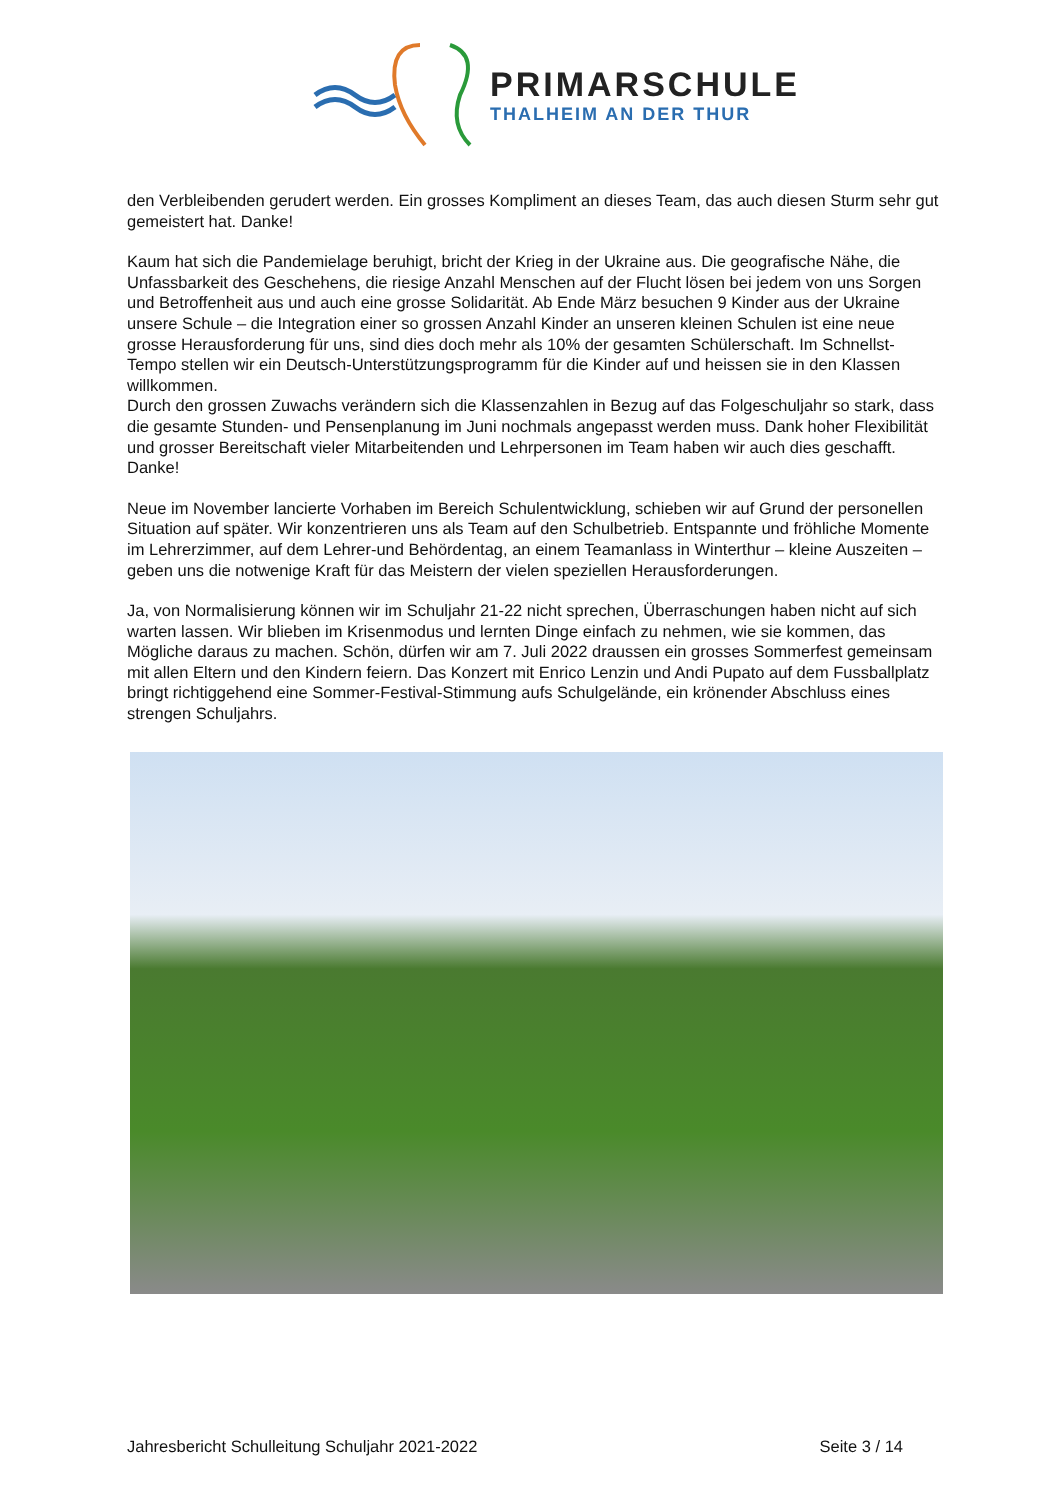PRIMARSCHULE
THALHEIM AN DER THUR
den Verbleibenden gerudert werden. Ein grosses Kompliment an dieses Team, das auch diesen Sturm sehr gut gemeistert hat. Danke!
Kaum hat sich die Pandemielage beruhigt, bricht der Krieg in der Ukraine aus. Die geografische Nähe, die Unfassbarkeit des Geschehens, die riesige Anzahl Menschen auf der Flucht lösen bei jedem von uns Sorgen und Betroffenheit aus und auch eine grosse Solidarität. Ab Ende März besuchen 9 Kinder aus der Ukraine unsere Schule – die Integration einer so grossen Anzahl Kinder an unseren kleinen Schulen ist eine neue grosse Herausforderung für uns, sind dies doch mehr als 10% der gesamten Schülerschaft. Im Schnellst-Tempo stellen wir ein Deutsch-Unterstützungsprogramm für die Kinder auf und heissen sie in den Klassen willkommen.
Durch den grossen Zuwachs verändern sich die Klassenzahlen in Bezug auf das Folgeschuljahr so stark, dass die gesamte Stunden- und Pensenplanung im Juni nochmals angepasst werden muss. Dank hoher Flexibilität und grosser Bereitschaft vieler Mitarbeitenden und Lehrpersonen im Team haben wir auch dies geschafft. Danke!
Neue im November lancierte Vorhaben im Bereich Schulentwicklung, schieben wir auf Grund der personellen Situation auf später. Wir konzentrieren uns als Team auf den Schulbetrieb. Entspannte und fröhliche Momente im Lehrerzimmer, auf dem Lehrer-und Behördentag, an einem Teamanlass in Winterthur – kleine Auszeiten – geben uns die notwenige Kraft für das Meistern der vielen speziellen Herausforderungen.
Ja, von Normalisierung können wir im Schuljahr 21-22 nicht sprechen, Überraschungen haben nicht auf sich warten lassen. Wir blieben im Krisenmodus und lernten Dinge einfach zu nehmen, wie sie kommen, das Mögliche daraus zu machen. Schön, dürfen wir am 7. Juli 2022 draussen ein grosses Sommerfest gemeinsam mit allen Eltern und den Kindern feiern. Das Konzert mit Enrico Lenzin und Andi Pupato auf dem Fussballplatz bringt richtiggehend eine Sommer-Festival-Stimmung aufs Schulgelände, ein krönender Abschluss eines strengen Schuljahrs.
Jahresbericht Schulleitung Schuljahr 2021-2022 Seite 3 / 14